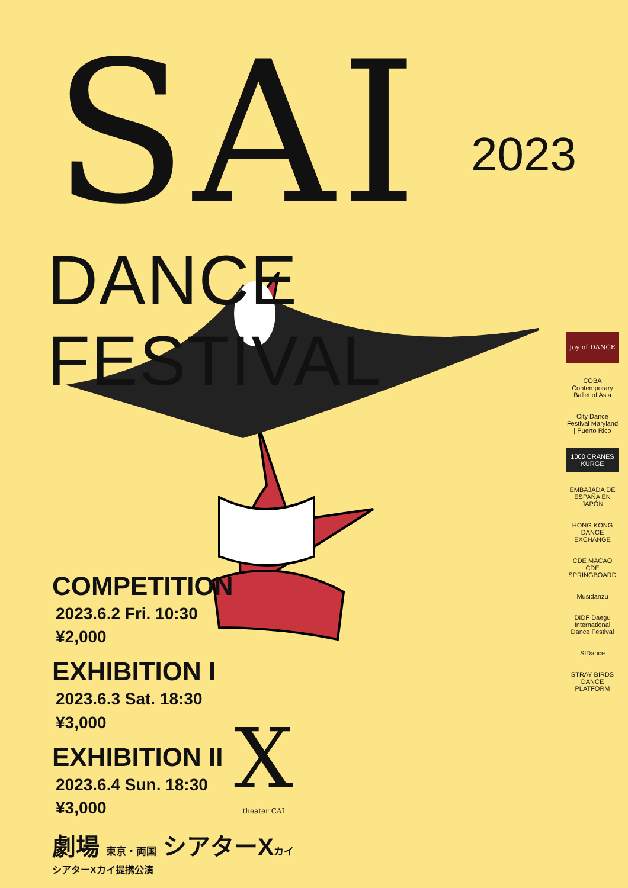SAI 2023
DANCE FESTIVAL
COMPETITION
2023.6.2 Fri. 10:30
¥2,000
EXHIBITION I
2023.6.3 Sat. 18:30
¥3,000
EXHIBITION II
2023.6.4 Sun. 18:30
¥3,000
劇場 東京・両国 シアターXカイ
シアターXカイ提携公演
X
theater CAI
Joy of DANCE
COBA Contemporary Ballet of Asia
City Dance Festival Maryland | Puerto Rico
1000 CRANES KURGE
EMBAJADA DE ESPAÑA EN JAPÓN
HONG KONG DANCE EXCHANGE
CDE MACAO CDE SPRINGBOARD
Musidanzu
DIDF Daegu International Dance Festival
SIDance
STRAY BIRDS DANCE PLATFORM